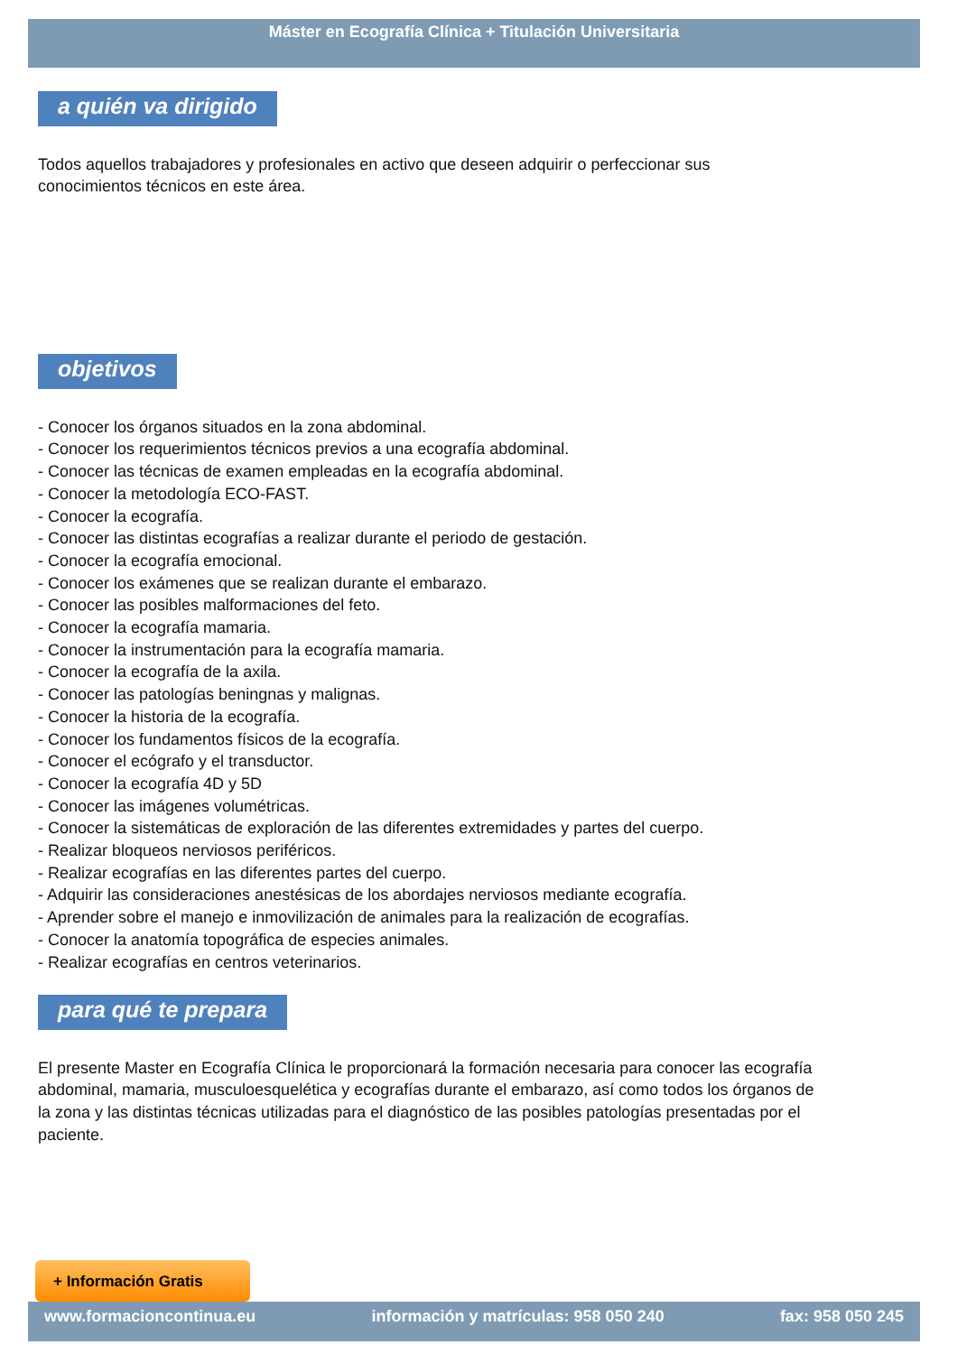Máster en Ecografía Clínica + Titulación Universitaria
a quién va dirigido
Todos aquellos trabajadores y profesionales en activo que deseen adquirir o perfeccionar sus conocimientos técnicos en este área.
objetivos
- Conocer los órganos situados en la zona abdominal.
- Conocer los requerimientos técnicos previos a una ecografía abdominal.
- Conocer las técnicas de examen empleadas en la ecografía abdominal.
- Conocer la metodología ECO-FAST.
- Conocer la ecografía.
- Conocer las distintas ecografías a realizar durante el periodo de gestación.
- Conocer la ecografía emocional.
- Conocer los exámenes que se realizan durante el embarazo.
- Conocer las posibles malformaciones del feto.
- Conocer la ecografía mamaria.
- Conocer la instrumentación para la ecografía mamaria.
- Conocer la ecografía de la axila.
- Conocer las patologías beningnas y malignas.
- Conocer la historia de la ecografía.
- Conocer los fundamentos físicos de la ecografía.
- Conocer el ecógrafo y el transductor.
- Conocer la ecografía 4D y 5D
- Conocer las imágenes volumétricas.
- Conocer la sistemáticas de exploración de las diferentes extremidades y partes del cuerpo.
- Realizar bloqueos nerviosos periféricos.
- Realizar ecografías en las diferentes partes del cuerpo.
- Adquirir las consideraciones anestésicas de los abordajes nerviosos mediante ecografía.
- Aprender sobre el manejo e inmovilización de animales para la realización de ecografías.
- Conocer la anatomía topográfica de especies animales.
- Realizar ecografías en centros veterinarios.
para qué te prepara
El presente Master en Ecografía Clínica le proporcionará la formación necesaria para conocer las ecografía abdominal, mamaria, musculoesquelética y ecografías durante el embarazo, así como todos los órganos de la zona y las distintas técnicas utilizadas para el diagnóstico de las posibles patologías presentadas por el paciente.
+ Información Gratis
www.formacioncontinua.eu información y matrículas: 958 050 240 fax: 958 050 245